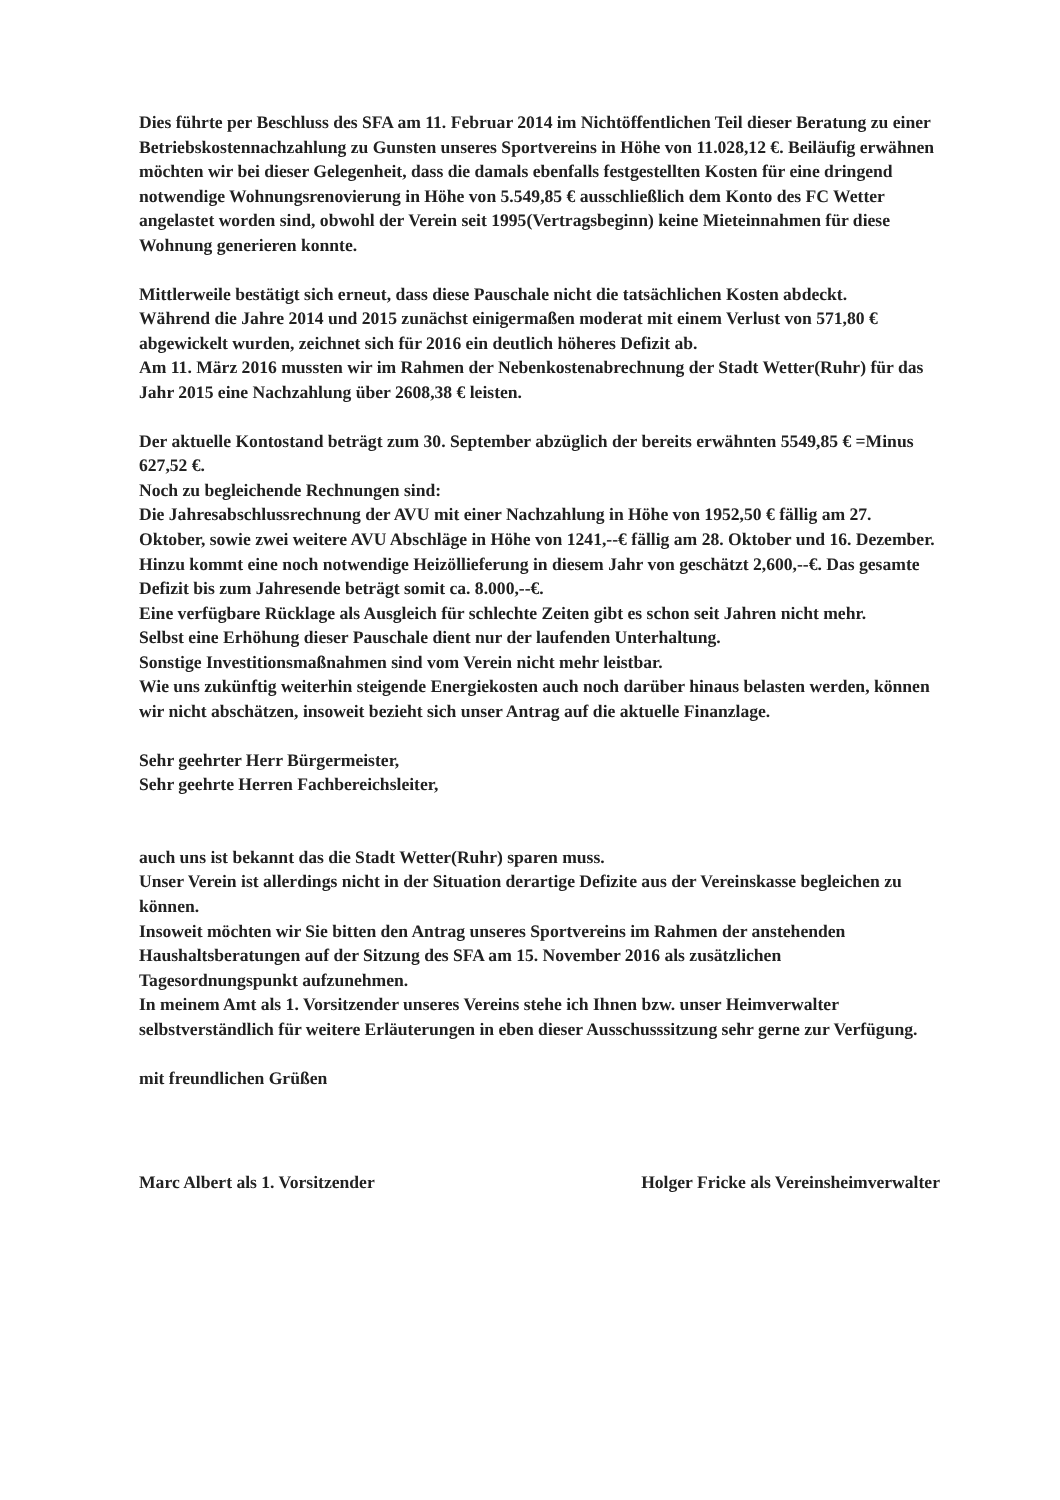Dies führte per Beschluss des SFA am 11. Februar 2014 im Nichtöffentlichen Teil dieser Beratung zu einer Betriebskostennachzahlung zu Gunsten unseres Sportvereins in Höhe von 11.028,12 €. Beiläufig erwähnen möchten wir bei dieser Gelegenheit, dass die damals ebenfalls festgestellten Kosten für eine dringend notwendige Wohnungsrenovierung in Höhe von 5.549,85 € ausschließlich dem Konto des FC Wetter angelastet worden sind, obwohl der Verein seit 1995(Vertragsbeginn) keine Mieteinnahmen für diese Wohnung generieren konnte.
Mittlerweile bestätigt sich erneut, dass diese Pauschale nicht die tatsächlichen Kosten abdeckt.
Während die Jahre 2014 und 2015 zunächst einigermaßen moderat mit einem Verlust von 571,80 € abgewickelt wurden, zeichnet sich für 2016 ein deutlich höheres Defizit ab.
Am 11. März 2016 mussten wir im Rahmen der Nebenkostenabrechnung der Stadt Wetter(Ruhr) für das Jahr 2015 eine Nachzahlung über 2608,38 € leisten.
Der aktuelle Kontostand beträgt zum 30. September abzüglich der bereits erwähnten 5549,85 € =Minus 627,52 €.
Noch zu begleichende Rechnungen sind:
Die Jahresabschlussrechnung der AVU mit einer Nachzahlung in Höhe von 1952,50 € fällig am 27. Oktober, sowie zwei weitere AVU Abschläge in Höhe von 1241,--€ fällig am 28. Oktober und 16. Dezember. Hinzu kommt eine noch notwendige Heizöllieferung in diesem Jahr von geschätzt 2,600,--€. Das gesamte Defizit bis zum Jahresende beträgt somit ca. 8.000,--€.
Eine verfügbare Rücklage als Ausgleich für schlechte Zeiten gibt es schon seit Jahren nicht mehr.
Selbst eine Erhöhung dieser Pauschale dient nur der laufenden Unterhaltung.
Sonstige Investitionsmaßnahmen sind vom Verein nicht mehr leistbar.
Wie uns zukünftig weiterhin steigende Energiekosten auch noch darüber hinaus belasten werden, können wir nicht abschätzen, insoweit bezieht sich unser Antrag auf die aktuelle Finanzlage.
Sehr geehrter Herr Bürgermeister,
Sehr geehrte Herren Fachbereichsleiter,
auch uns ist bekannt das die Stadt Wetter(Ruhr) sparen muss.
Unser Verein ist allerdings nicht in der Situation derartige Defizite aus der Vereinskasse begleichen zu können.
Insoweit möchten wir Sie bitten den Antrag unseres Sportvereins im Rahmen der anstehenden Haushaltsberatungen auf der Sitzung des SFA am 15. November 2016 als zusätzlichen Tagesordnungspunkt aufzunehmen.
In meinem Amt als 1. Vorsitzender unseres Vereins stehe ich Ihnen bzw. unser Heimverwalter selbstverständlich für weitere Erläuterungen in eben dieser Ausschusssitzung sehr gerne zur Verfügung.
mit freundlichen Grüßen
Marc Albert als 1. Vorsitzender Holger Fricke als Vereinsheimverwalter